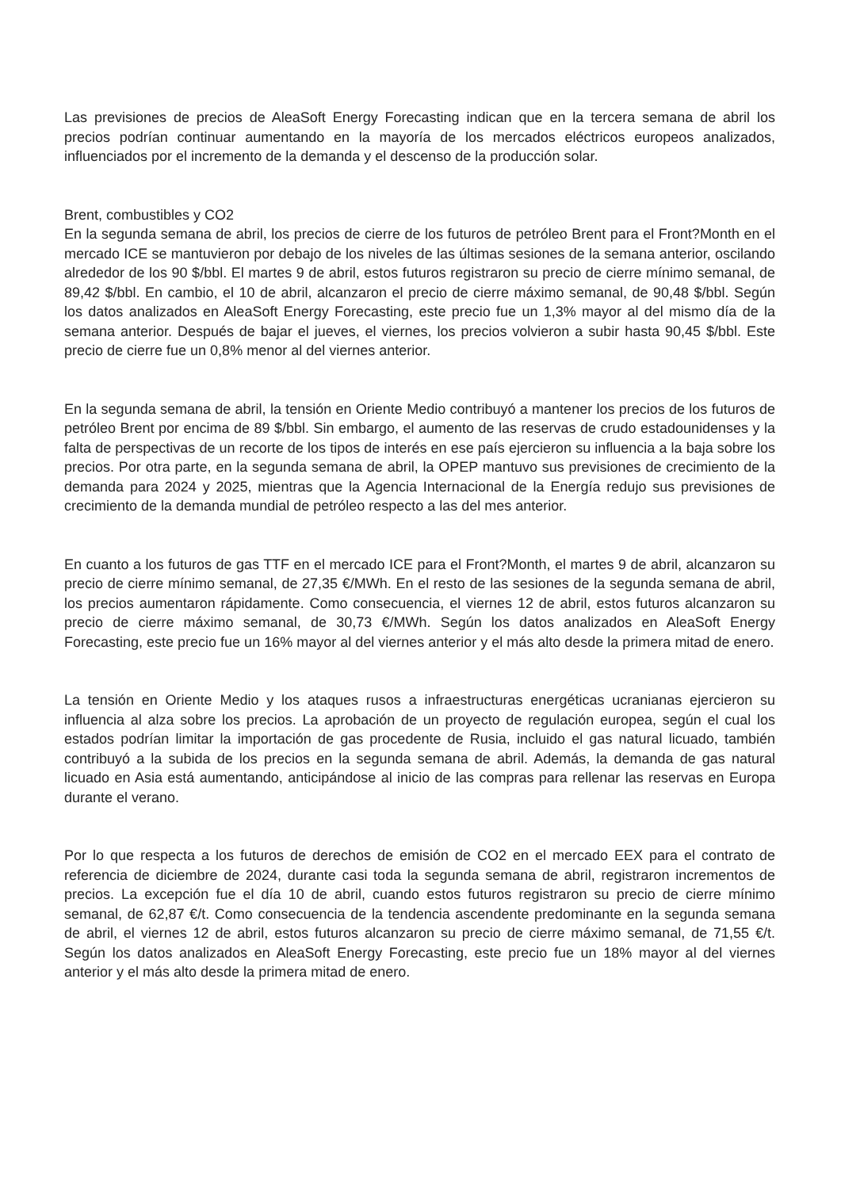Las previsiones de precios de AleaSoft Energy Forecasting indican que en la tercera semana de abril los precios podrían continuar aumentando en la mayoría de los mercados eléctricos europeos analizados, influenciados por el incremento de la demanda y el descenso de la producción solar.
Brent, combustibles y CO2
En la segunda semana de abril, los precios de cierre de los futuros de petróleo Brent para el Front?Month en el mercado ICE se mantuvieron por debajo de los niveles de las últimas sesiones de la semana anterior, oscilando alrededor de los 90 $/bbl. El martes 9 de abril, estos futuros registraron su precio de cierre mínimo semanal, de 89,42 $/bbl. En cambio, el 10 de abril, alcanzaron el precio de cierre máximo semanal, de 90,48 $/bbl. Según los datos analizados en AleaSoft Energy Forecasting, este precio fue un 1,3% mayor al del mismo día de la semana anterior. Después de bajar el jueves, el viernes, los precios volvieron a subir hasta 90,45 $/bbl. Este precio de cierre fue un 0,8% menor al del viernes anterior.
En la segunda semana de abril, la tensión en Oriente Medio contribuyó a mantener los precios de los futuros de petróleo Brent por encima de 89 $/bbl. Sin embargo, el aumento de las reservas de crudo estadounidenses y la falta de perspectivas de un recorte de los tipos de interés en ese país ejercieron su influencia a la baja sobre los precios. Por otra parte, en la segunda semana de abril, la OPEP mantuvo sus previsiones de crecimiento de la demanda para 2024 y 2025, mientras que la Agencia Internacional de la Energía redujo sus previsiones de crecimiento de la demanda mundial de petróleo respecto a las del mes anterior.
En cuanto a los futuros de gas TTF en el mercado ICE para el Front?Month, el martes 9 de abril, alcanzaron su precio de cierre mínimo semanal, de 27,35 €/MWh. En el resto de las sesiones de la segunda semana de abril, los precios aumentaron rápidamente. Como consecuencia, el viernes 12 de abril, estos futuros alcanzaron su precio de cierre máximo semanal, de 30,73 €/MWh. Según los datos analizados en AleaSoft Energy Forecasting, este precio fue un 16% mayor al del viernes anterior y el más alto desde la primera mitad de enero.
La tensión en Oriente Medio y los ataques rusos a infraestructuras energéticas ucranianas ejercieron su influencia al alza sobre los precios. La aprobación de un proyecto de regulación europea, según el cual los estados podrían limitar la importación de gas procedente de Rusia, incluido el gas natural licuado, también contribuyó a la subida de los precios en la segunda semana de abril. Además, la demanda de gas natural licuado en Asia está aumentando, anticipándose al inicio de las compras para rellenar las reservas en Europa durante el verano.
Por lo que respecta a los futuros de derechos de emisión de CO2 en el mercado EEX para el contrato de referencia de diciembre de 2024, durante casi toda la segunda semana de abril, registraron incrementos de precios. La excepción fue el día 10 de abril, cuando estos futuros registraron su precio de cierre mínimo semanal, de 62,87 €/t. Como consecuencia de la tendencia ascendente predominante en la segunda semana de abril, el viernes 12 de abril, estos futuros alcanzaron su precio de cierre máximo semanal, de 71,55 €/t. Según los datos analizados en AleaSoft Energy Forecasting, este precio fue un 18% mayor al del viernes anterior y el más alto desde la primera mitad de enero.